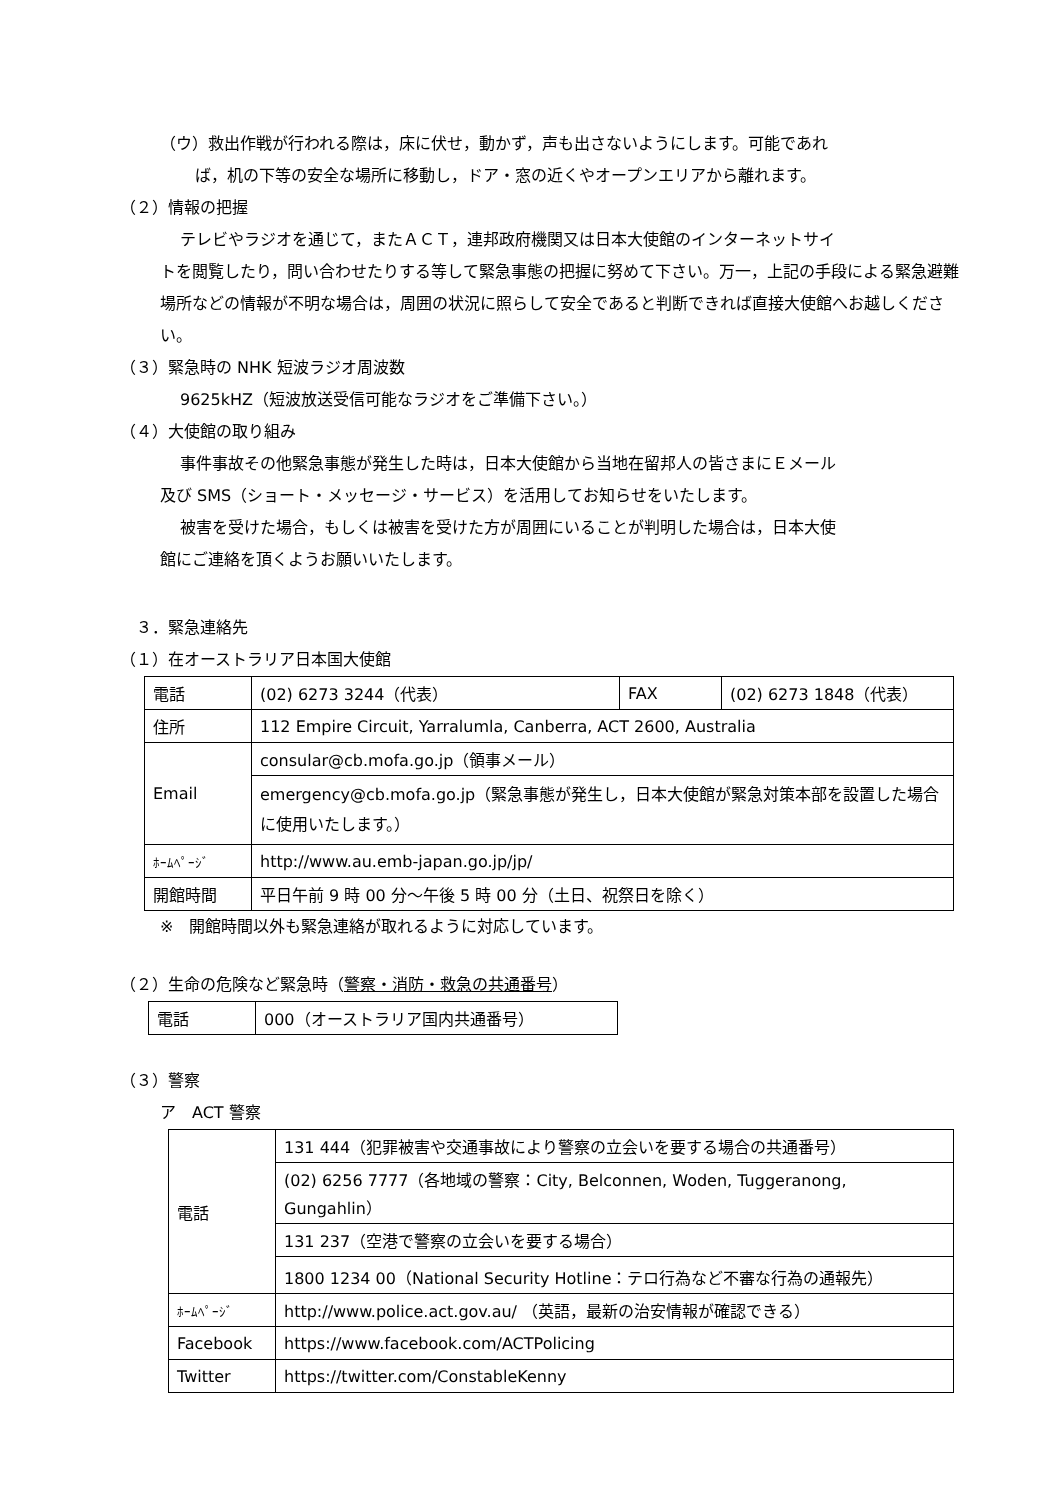（ウ）救出作戦が行われる際は，床に伏せ，動かず，声も出さないようにします。可能であれ
ば，机の下等の安全な場所に移動し，ドア・窓の近くやオープンエリアから離れます。
（２）情報の把握
テレビやラジオを通じて，またＡＣＴ，連邦政府機関又は日本大使館のインターネットサイ
トを閲覧したり，問い合わせたりする等して緊急事態の把握に努めて下さい。万一，上記の手段による緊急避難場所などの情報が不明な場合は，周囲の状況に照らして安全であると判断できれば直接大使館へお越しください。
（３）緊急時の NHK 短波ラジオ周波数
9625kHZ（短波放送受信可能なラジオをご準備下さい。）
（４）大使館の取り組み
事件事故その他緊急事態が発生した時は，日本大使館から当地在留邦人の皆さまにＥメール
及び SMS（ショート・メッセージ・サービス）を活用してお知らせをいたします。
被害を受けた場合，もしくは被害を受けた方が周囲にいることが判明した場合は，日本大使
館にご連絡を頂くようお願いいたします。
　３．緊急連絡先
（１）在オーストラリア日本国大使館
| 電話 | (02) 6273 3244（代表） | FAX | (02) 6273 1848（代表） |
| 住所 | 112 Empire Circuit, Yarralumla, Canberra, ACT 2600, Australia | | |
| Email | consular@cb.mofa.go.jp（領事メール） | | |
| | emergency@cb.mofa.go.jp（緊急事態が発生し，日本大使館が緊急対策本部を設置した場合に使用いたします。） | | |
| ﾎｰﾑﾍﾟｰｼﾞ | http://www.au.emb-japan.go.jp/jp/ | | |
| 開館時間 | 平日午前 9 時 00 分～午後 5 時 00 分（土日、祝祭日を除く） | | |
※　開館時間以外も緊急連絡が取れるように対応しています。
（２）生命の危険など緊急時（警察・消防・救急の共通番号）
| 電話 | 000（オーストラリア国内共通番号） |
（３）警察
ア　ACT 警察
| 電話 | 131 444（犯罪被害や交通事故により警察の立会いを要する場合の共通番号） |
| | (02) 6256 7777（各地域の警察：City, Belconnen, Woden, Tuggeranong, Gungahlin） |
| | 131 237（空港で警察の立会いを要する場合） |
| | 1800 1234 00（National Security Hotline：テロ行為など不審な行為の通報先） |
| ﾎｰﾑﾍﾟｰｼﾞ | http://www.police.act.gov.au/ （英語，最新の治安情報が確認できる） |
| Facebook | https://www.facebook.com/ACTPolicing |
| Twitter | https://twitter.com/ConstableKenny |